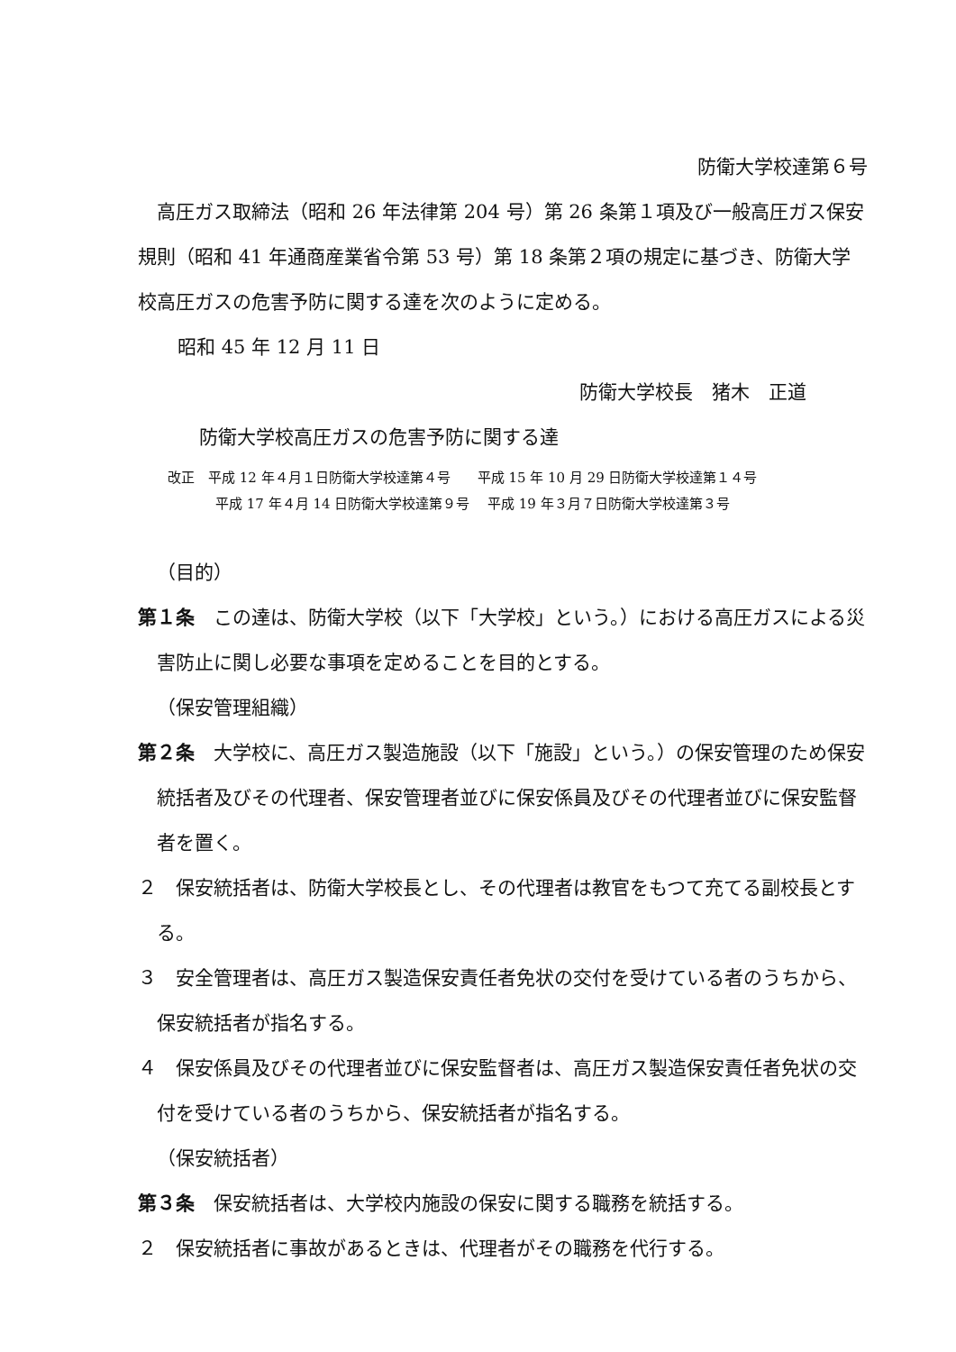防衛大学校達第６号
高圧ガス取締法（昭和 26 年法律第 204 号）第 26 条第１項及び一般高圧ガス保安規則（昭和 41 年通商産業省令第 53 号）第 18 条第２項の規定に基づき、防衛大学校高圧ガスの危害予防に関する達を次のように定める。
昭和 45 年 12 月 11 日
防衛大学校長　猪木　正道
防衛大学校高圧ガスの危害予防に関する達
改正　平成 12 年４月１日防衛大学校達第４号　　平成 15 年 10 月 29 日防衛大学校達第１４号
平成 17 年４月 14 日防衛大学校達第９号　 平成 19 年３月７日防衛大学校達第３号
（目的）
第１条　この達は、防衛大学校（以下「大学校」という。）における高圧ガスによる災害防止に関し必要な事項を定めることを目的とする。
（保安管理組織）
第２条　大学校に、高圧ガス製造施設（以下「施設」という。）の保安管理のため保安統括者及びその代理者、保安管理者並びに保安係員及びその代理者並びに保安監督者を置く。
２　保安統括者は、防衛大学校長とし、その代理者は教官をもつて充てる副校長とする。
３　安全管理者は、高圧ガス製造保安責任者免状の交付を受けている者のうちから、保安統括者が指名する。
４　保安係員及びその代理者並びに保安監督者は、高圧ガス製造保安責任者免状の交付を受けている者のうちから、保安統括者が指名する。
（保安統括者）
第３条　保安統括者は、大学校内施設の保安に関する職務を統括する。
２　保安統括者に事故があるときは、代理者がその職務を代行する。